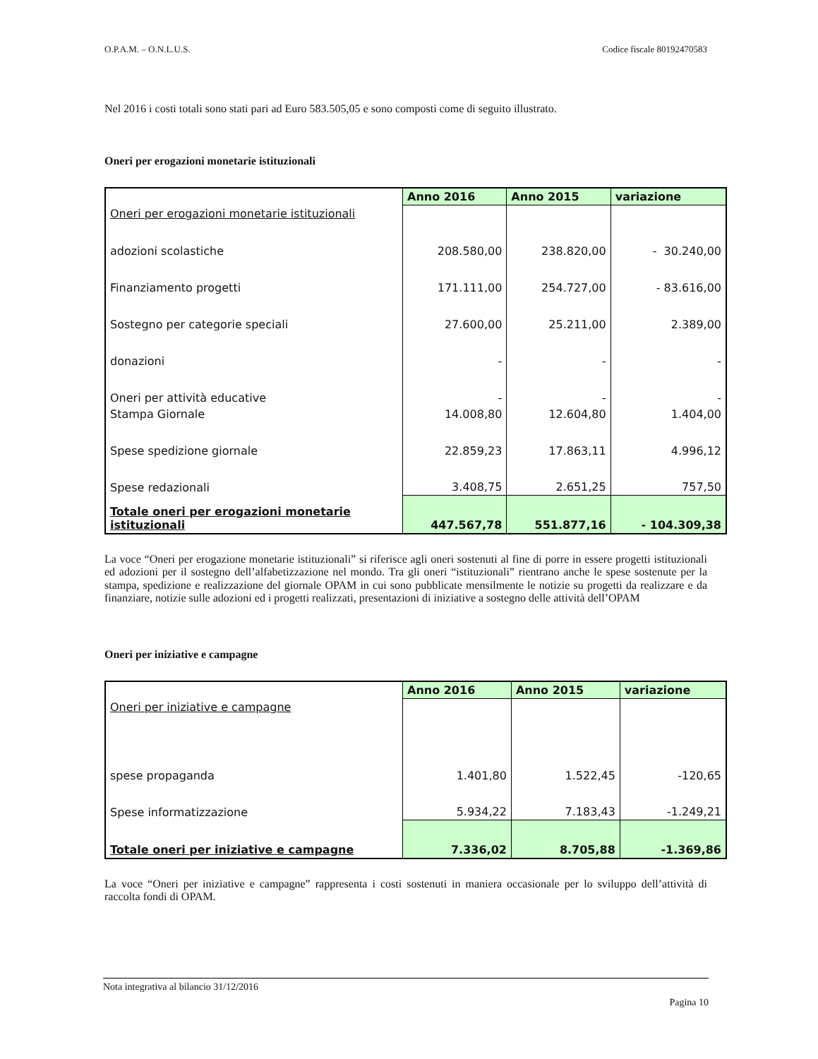O.P.A.M. – O.N.L.U.S. Codice fiscale 80192470583
Nel 2016 i costi totali sono stati pari ad Euro 583.505,05 e sono composti come di seguito illustrato.
Oneri per erogazioni monetarie istituzionali
| | Anno 2016 | Anno 2015 | variazione |
| Oneri per erogazioni monetarie istituzionali | | | |
| adozioni scolastiche | 208.580,00 | 238.820,00 | - 30.240,00 |
| Finanziamento progetti | 171.111,00 | 254.727,00 | - 83.616,00 |
| Sostegno per categorie speciali | 27.600,00 | 25.211,00 | 2.389,00 |
| donazioni | - | - | - |
| Oneri per attività educative | - | - | - |
| Stampa Giornale | 14.008,80 | 12.604,80 | 1.404,00 |
| Spese spedizione giornale | 22.859,23 | 17.863,11 | 4.996,12 |
| Spese redazionali | 3.408,75 | 2.651,25 | 757,50 |
| Totale oneri per erogazioni monetarie istituzionali | 447.567,78 | 551.877,16 | - 104.309,38 |
La voce “Oneri per erogazione monetarie istituzionali” si riferisce agli oneri sostenuti al fine di porre in essere progetti istituzionali ed adozioni per il sostegno dell’alfabetizzazione nel mondo. Tra gli oneri “istituzionali” rientrano anche le spese sostenute per la stampa, spedizione e realizzazione del giornale OPAM in cui sono pubblicate mensilmente le notizie su progetti da realizzare e da finanziare, notizie sulle adozioni ed i progetti realizzati, presentazioni di iniziative a sostegno delle attività dell’OPAM
Oneri per iniziative e campagne
| | Anno 2016 | Anno 2015 | variazione |
| Oneri per iniziative e campagne | | | |
| spese propaganda | 1.401,80 | 1.522,45 | -120,65 |
| Spese informatizzazione | 5.934,22 | 7.183,43 | -1.249,21 |
| Totale oneri per iniziative e campagne | 7.336,02 | 8.705,88 | -1.369,86 |
La voce “Oneri per iniziative e campagne” rappresenta i costi sostenuti in maniera occasionale per lo sviluppo dell’attività di raccolta fondi di OPAM.
Nota integrativa al bilancio 31/12/2016
Pagina 10